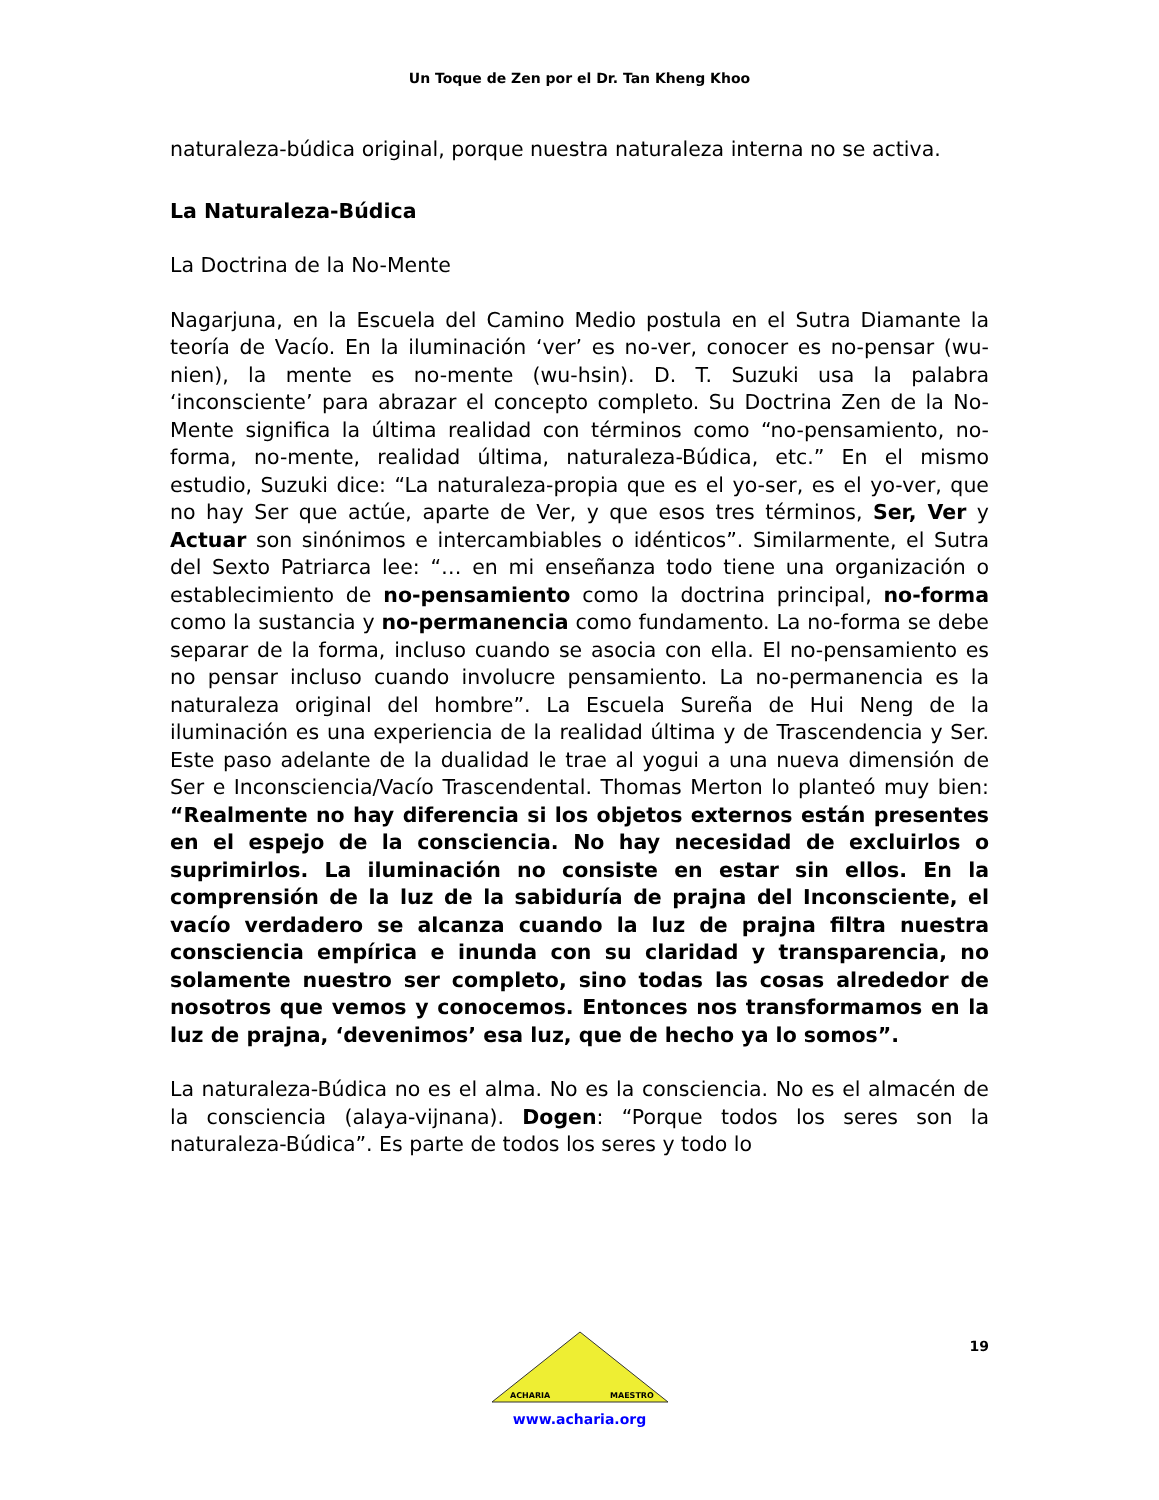Un Toque de Zen por el Dr. Tan Kheng Khoo
naturaleza-búdica original, porque nuestra naturaleza interna no se activa.
La Naturaleza-Búdica
La Doctrina de la No-Mente
Nagarjuna, en la Escuela del Camino Medio postula en el Sutra Diamante la teoría de Vacío. En la iluminación ‘ver’ es no-ver, conocer es no-pensar (wu-nien), la mente es no-mente (wu-hsin). D. T. Suzuki usa la palabra ‘inconsciente’ para abrazar el concepto completo. Su Doctrina Zen de la No-Mente significa la última realidad con términos como “no-pensamiento, no-forma, no-mente, realidad última, naturaleza-Búdica, etc.” En el mismo estudio, Suzuki dice: “La naturaleza-propia que es el yo-ser, es el yo-ver, que no hay Ser que actúe, aparte de Ver, y que esos tres términos, Ser, Ver y Actuar son sinónimos e intercambiables o idénticos”. Similarmente, el Sutra del Sexto Patriarca lee: “… en mi enseñanza todo tiene una organización o establecimiento de no-pensamiento como la doctrina principal, no-forma como la sustancia y no-permanencia como fundamento. La no-forma se debe separar de la forma, incluso cuando se asocia con ella. El no-pensamiento es no pensar incluso cuando involucre pensamiento. La no-permanencia es la naturaleza original del hombre”. La Escuela Sureña de Hui Neng de la iluminación es una experiencia de la realidad última y de Trascendencia y Ser. Este paso adelante de la dualidad le trae al yogui a una nueva dimensión de Ser e Inconsciencia/Vacío Trascendental. Thomas Merton lo planteó muy bien: “Realmente no hay diferencia si los objetos externos están presentes en el espejo de la consciencia. No hay necesidad de excluirlos o suprimirlos. La iluminación no consiste en estar sin ellos. En la comprensión de la luz de la sabiduría de prajna del Inconsciente, el vacío verdadero se alcanza cuando la luz de prajna filtra nuestra consciencia empírica e inunda con su claridad y transparencia, no solamente nuestro ser completo, sino todas las cosas alrededor de nosotros que vemos y conocemos. Entonces nos transformamos en la luz de prajna, ‘devenimos’ esa luz, que de hecho ya lo somos”.
La naturaleza-Búdica no es el alma. No es la consciencia. No es el almacén de la consciencia (alaya-vijnana). Dogen: “Porque todos los seres son la naturaleza-Búdica”. Es parte de todos los seres y todo lo
19
ACHARIA
MAESTRO
www.acharia.org